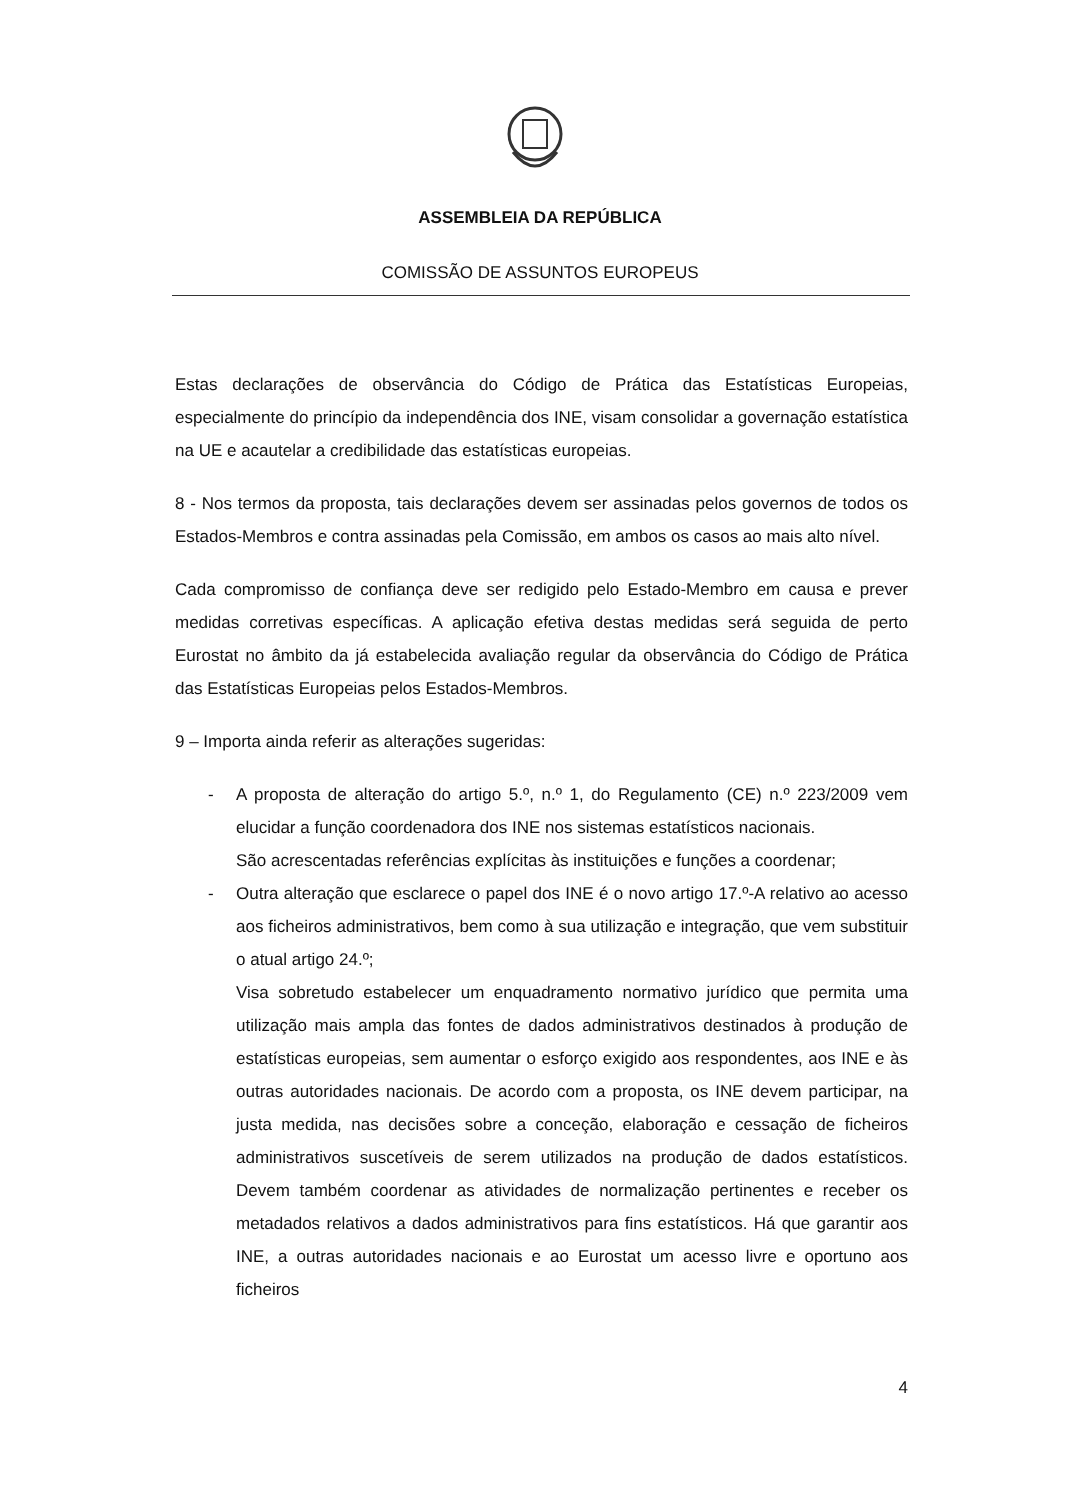ASSEMBLEIA DA REPÚBLICA
COMISSÃO DE ASSUNTOS EUROPEUS
Estas declarações de observância do Código de Prática das Estatísticas Europeias, especialmente do princípio da independência dos INE, visam consolidar a governação estatística na UE e acautelar a credibilidade das estatísticas europeias.
8 - Nos termos da proposta, tais declarações devem ser assinadas pelos governos de todos os Estados-Membros e contra assinadas pela Comissão, em ambos os casos ao mais alto nível.
Cada compromisso de confiança deve ser redigido pelo Estado-Membro em causa e prever medidas corretivas específicas. A aplicação efetiva destas medidas será seguida de perto Eurostat no âmbito da já estabelecida avaliação regular da observância do Código de Prática das Estatísticas Europeias pelos Estados-Membros.
9 – Importa ainda referir as alterações sugeridas:
- A proposta de alteração do artigo 5.º, n.º 1, do Regulamento (CE) n.º 223/2009 vem elucidar a função coordenadora dos INE nos sistemas estatísticos nacionais.
São acrescentadas referências explícitas às instituições e funções a coordenar;
- Outra alteração que esclarece o papel dos INE é o novo artigo 17.º-A relativo ao acesso aos ficheiros administrativos, bem como à sua utilização e integração, que vem substituir o atual artigo 24.º;
Visa sobretudo estabelecer um enquadramento normativo jurídico que permita uma utilização mais ampla das fontes de dados administrativos destinados à produção de estatísticas europeias, sem aumentar o esforço exigido aos respondentes, aos INE e às outras autoridades nacionais. De acordo com a proposta, os INE devem participar, na justa medida, nas decisões sobre a conceção, elaboração e cessação de ficheiros administrativos suscetíveis de serem utilizados na produção de dados estatísticos. Devem também coordenar as atividades de normalização pertinentes e receber os metadados relativos a dados administrativos para fins estatísticos. Há que garantir aos INE, a outras autoridades nacionais e ao Eurostat um acesso livre e oportuno aos ficheiros
4